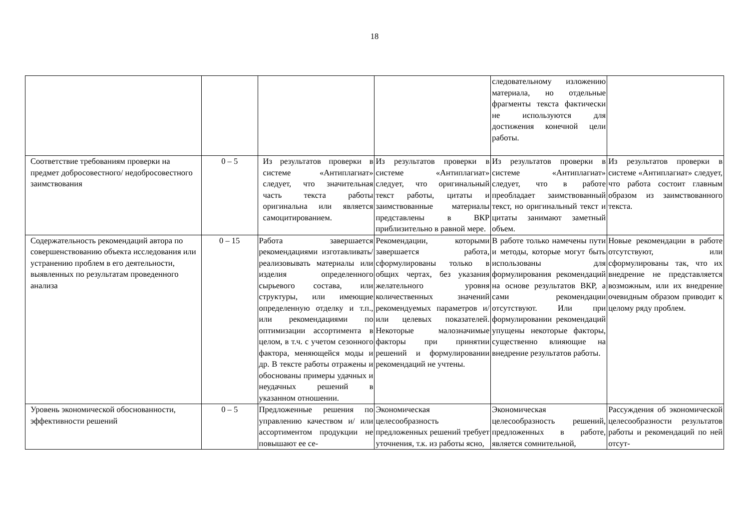18
| | | | | следовательному изложению материала, но отдельные фрагменты текста фактически не используются для достижения конечной цели работы. | |
| Соответствие требованиям проверки на предмет добросовестного/ недобросовестного заимствования | 0 – 5 | Из результатов проверки в системе «Антиплагиат» следует, что значительная часть текста работы оригинальна или является самоцитированием. | Из результатов проверки в системе «Антиплагиат» следует, что оригинальный текст работы, цитаты и заимствованные материалы представлены в ВКР приблизительно в равной мере. | Из результатов проверки в системе «Антиплагиат» следует, что в работе преобладает заимствованный текст, но оригинальный текст и цитаты занимают заметный объем. | Из результатов проверки в системе «Антиплагиат» следует, что работа состоит главным образом из заимствованного текста. |
| Содержательность рекомендаций автора по совершенствованию объекта исследования или устранению проблем в его деятельности, выявленных по результатам проведенного анализа | 0 – 15 | Работа завершается рекомендациями изготавливать/реализовывать материалы или изделия определенного сырьевого состава, или структуры, или имеющие определенную отделку и т.п., или рекомендациями по оптимизации ассортимента в целом, в т.ч. с учетом сезонного фактора, меняющейся моды и др. В тексте работы отражены и обоснованы примеры удачных и неудачных решений в указанном отношении. | Рекомендации, которыми завершается работа, сформулированы только в общих чертах, без указания желательного уровня количественных значений рекомендуемых параметров и/или целевых показателей. Некоторые малозначимые факторы при принятии решений и формулировании рекомендаций не учтены. | В работе только намечены пути и методы, которые могут быть использованы для формулирования рекомендаций на основе результатов ВКР, а сами рекомендации отсутствуют. Или при формулировании рекомендаций упущены некоторые факторы, существенно влияющие на внедрение результатов работы. | Новые рекомендации в работе отсутствуют, или сформулированы так, что их внедрение не представляется возможным, или их внедрение очевидным образом приводит к целому ряду проблем. |
| Уровень экономической обоснованности, эффективности решений | 0 – 5 | Предложенные решения по управлению качеством и/ или ассортиментом продукции не повышают ее се- | Экономическая целесообразность предложенных решений требует уточнения, т.к. из работы ясно, | Экономическая целесообразность решений, предложенных в работе, является сомнительной, | Рассуждения об экономической целесообразности результатов работы и рекомендаций по ней отсут- |